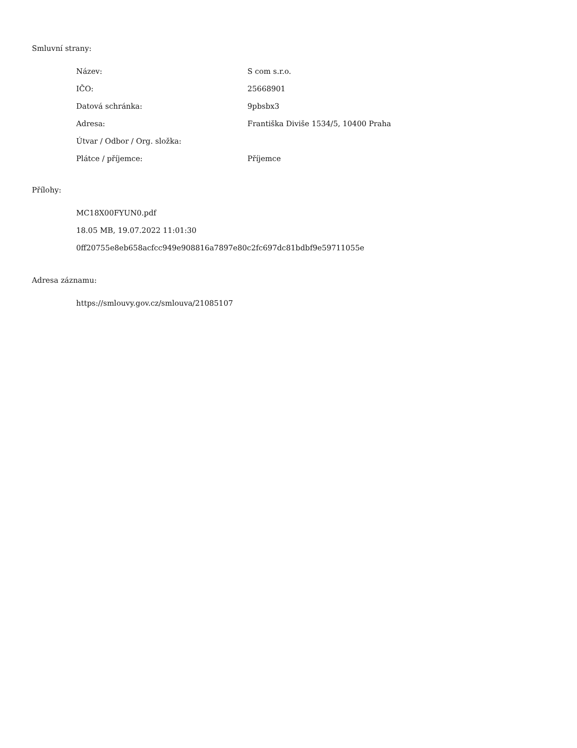Smluvní strany:
| Název: | S com s.r.o. |
| IČO: | 25668901 |
| Datová schránka: | 9pbsbx3 |
| Adresa: | Františka Diviše 1534/5, 10400 Praha |
| Útvar / Odbor / Org. složka: | |
| Plátce / příjemce: | Příjemce |
Přílohy:
MC18X00FYUN0.pdf
18.05 MB, 19.07.2022 11:01:30
0ff20755e8eb658acfcc949e908816a7897e80c2fc697dc81bdbf9e59711055e
Adresa záznamu:
https://smlouvy.gov.cz/smlouva/21085107